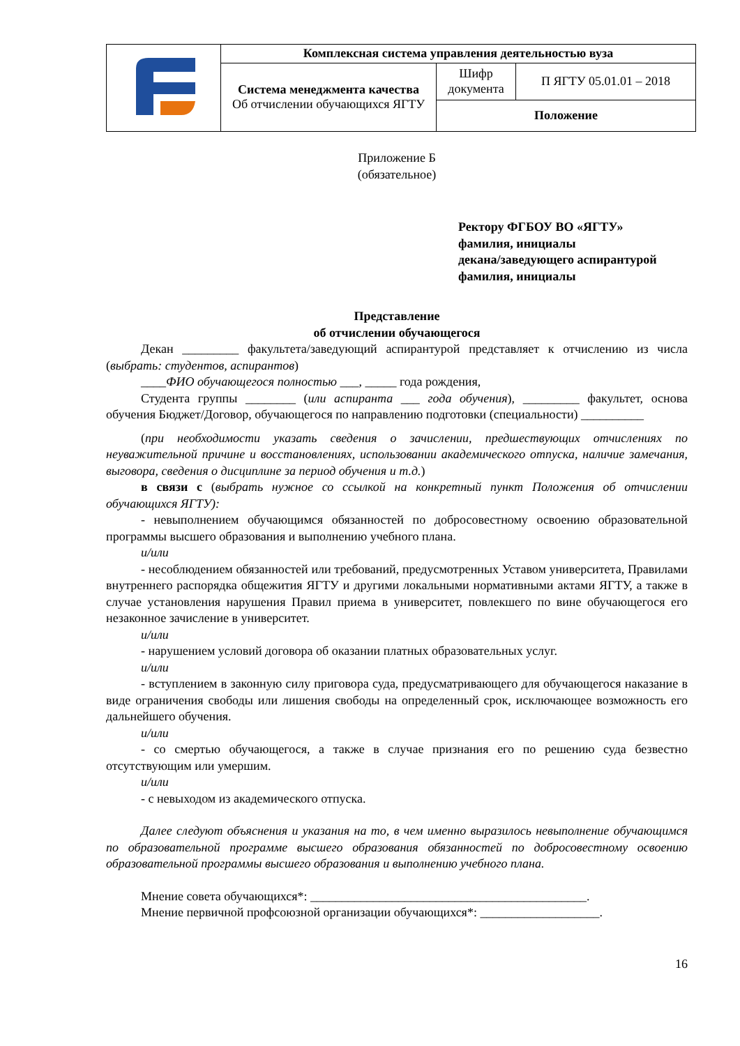| | Комплексная система управления деятельностью вуза | | |
| | Система менеджмента качества Об отчислении обучающихся ЯГТУ | Шифр документа | П ЯГТУ 05.01.01 – 2018 |
| | | Положение | |
Приложение Б
(обязательное)
Ректору ФГБОУ ВО «ЯГТУ»
фамилия, инициалы
декана/заведующего аспирантурой
фамилия, инициалы
Представление
об отчислении обучающегося
Декан _________ факультета/заведующий аспирантурой представляет к отчислению из числа (выбрать: студентов, аспирантов)
____ФИО обучающегося полностью ___, _____ года рождения,
Студента группы ________ (или аспиранта ___ года обучения), _________ факультет, основа обучения Бюджет/Договор, обучающегося по направлению подготовки (специальности) __________
(при необходимости указать сведения о зачислении, предшествующих отчислениях по неуважительной причине и восстановлениях, использовании академического отпуска, наличие замечания, выговора, сведения о дисциплине за период обучения и т.д.)
в связи с (выбрать нужное со ссылкой на конкретный пункт Положения об отчислении обучающихся ЯГТУ):
- невыполнением обучающимся обязанностей по добросовестному освоению образовательной программы высшего образования и выполнению учебного плана.
и/или
- несоблюдением обязанностей или требований, предусмотренных Уставом университета, Правилами внутреннего распорядка общежития ЯГТУ и другими локальными нормативными актами ЯГТУ, а также в случае установления нарушения Правил приема в университет, повлекшего по вине обучающегося его незаконное зачисление в университет.
и/или
- нарушением условий договора об оказании платных образовательных услуг.
и/или
- вступлением в законную силу приговора суда, предусматривающего для обучающегося наказание в виде ограничения свободы или лишения свободы на определенный срок, исключающее возможность его дальнейшего обучения.
и/или
- со смертью обучающегося, а также в случае признания его по решению суда безвестно отсутствующим или умершим.
и/или
- с невыходом из академического отпуска.
Далее следуют объяснения и указания на то, в чем именно выразилось невыполнение обучающимся по образовательной программе высшего образования обязанностей по добросовестному освоению образовательной программы высшего образования и выполнению учебного плана.
Мнение совета обучающихся*: ____________________________________________.
Мнение первичной профсоюзной организации обучающихся*: ___________________.
16